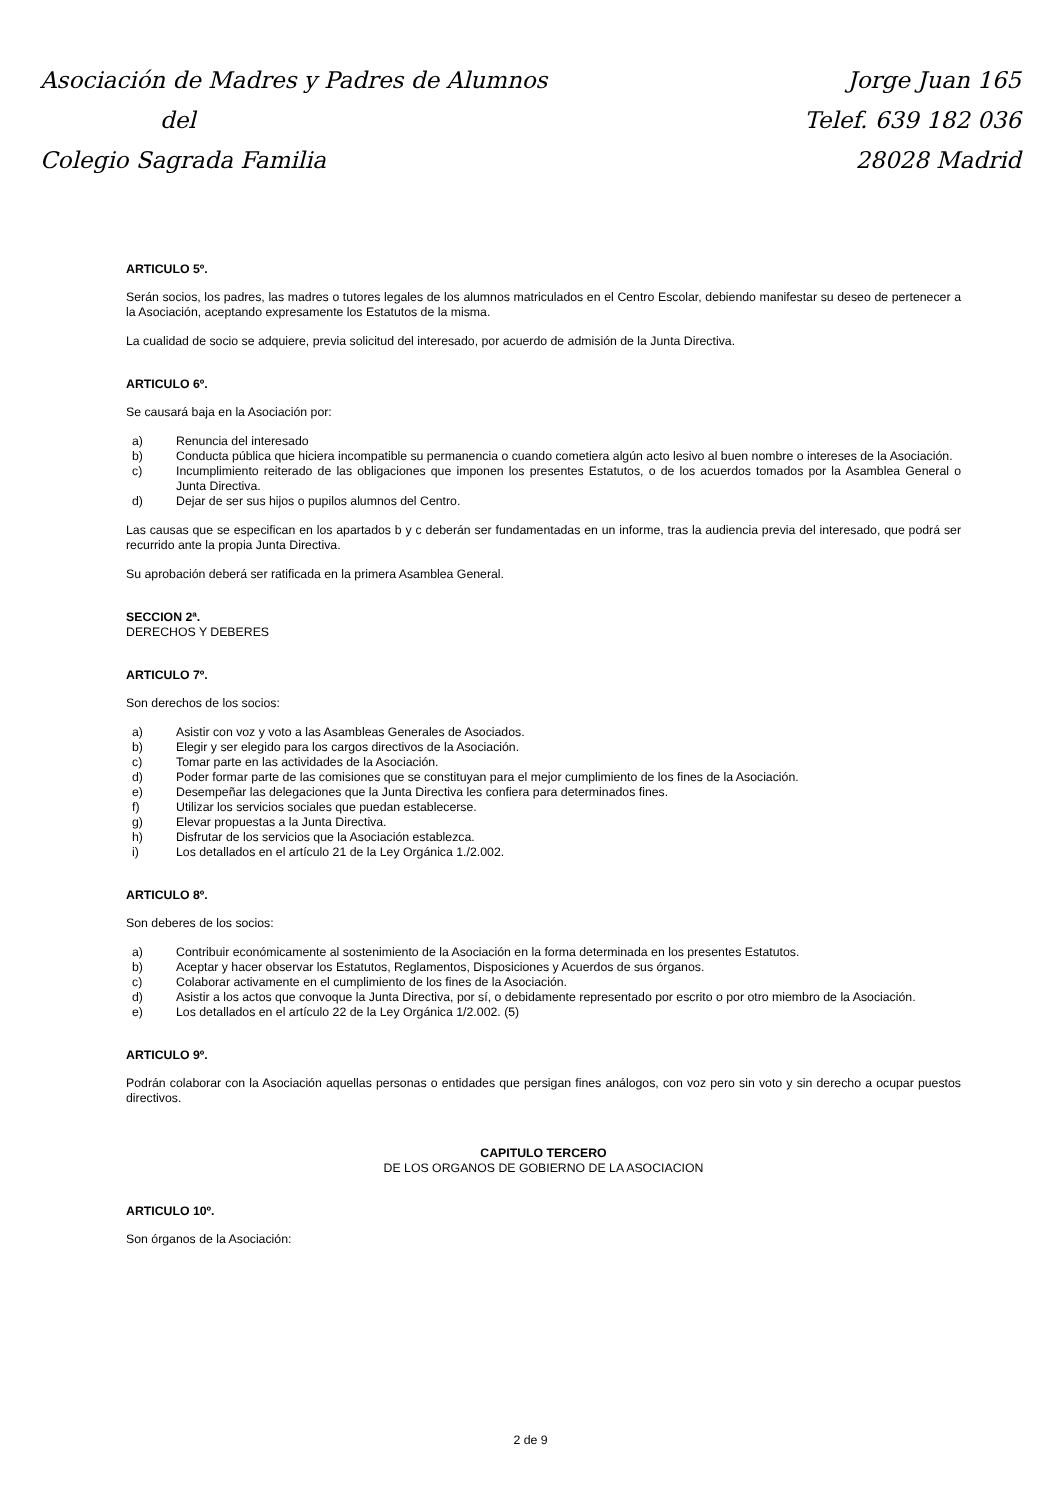Asociación de Madres y Padres de Alumnos
del
Colegio Sagrada Familia
Jorge Juan 165
Telef. 639 182 036
28028 Madrid
ARTICULO 5º.
Serán socios, los padres, las madres o tutores legales de los alumnos matriculados en el Centro Escolar, debiendo manifestar su deseo de pertenecer a la Asociación, aceptando expresamente los Estatutos de la misma.
La cualidad de socio se adquiere, previa solicitud del interesado, por acuerdo de admisión de la Junta Directiva.
ARTICULO 6º.
Se causará baja en la Asociación por:
a) Renuncia del interesado
b) Conducta pública que hiciera incompatible su permanencia o cuando cometiera algún acto lesivo al buen nombre o intereses de la Asociación.
c) Incumplimiento reiterado de las obligaciones que imponen los presentes Estatutos, o de los acuerdos tomados por la Asamblea General o Junta Directiva.
d) Dejar de ser sus hijos o pupilos alumnos del Centro.
Las causas que se especifican en los apartados b y c deberán ser fundamentadas en un informe, tras la audiencia previa del interesado, que podrá ser recurrido ante la propia Junta Directiva.
Su aprobación deberá ser ratificada en la primera Asamblea General.
SECCION 2ª.
DERECHOS Y DEBERES
ARTICULO 7º.
Son derechos de los socios:
a) Asistir con voz y voto a las Asambleas Generales de Asociados.
b) Elegir y ser elegido para los cargos directivos de la Asociación.
c) Tomar parte en las actividades de la Asociación.
d) Poder formar parte de las comisiones que se constituyan para el mejor cumplimiento de los fines de la Asociación.
e) Desempeñar las delegaciones que la Junta Directiva les confiera para determinados fines.
f) Utilizar los servicios sociales que puedan establecerse.
g) Elevar propuestas a la Junta Directiva.
h) Disfrutar de los servicios que la Asociación establezca.
i) Los detallados en el artículo 21 de la Ley Orgánica 1./2.002.
ARTICULO 8º.
Son deberes de los socios:
a) Contribuir económicamente al sostenimiento de la Asociación en la forma determinada en los presentes Estatutos.
b) Aceptar y hacer observar los Estatutos, Reglamentos, Disposiciones y Acuerdos de sus órganos.
c) Colaborar activamente en el cumplimiento de los fines de la Asociación.
d) Asistir a los actos que convoque la Junta Directiva, por sí, o debidamente representado por escrito o por otro miembro de la Asociación.
e) Los detallados en el artículo 22 de la Ley Orgánica 1/2.002. (5)
ARTICULO 9º.
Podrán colaborar con la Asociación aquellas personas o entidades que persigan fines análogos, con voz pero sin voto y sin derecho a ocupar puestos directivos.
CAPITULO TERCERO
DE LOS ORGANOS DE GOBIERNO DE LA ASOCIACION
ARTICULO 10º.
Son órganos de la Asociación:
2 de 9